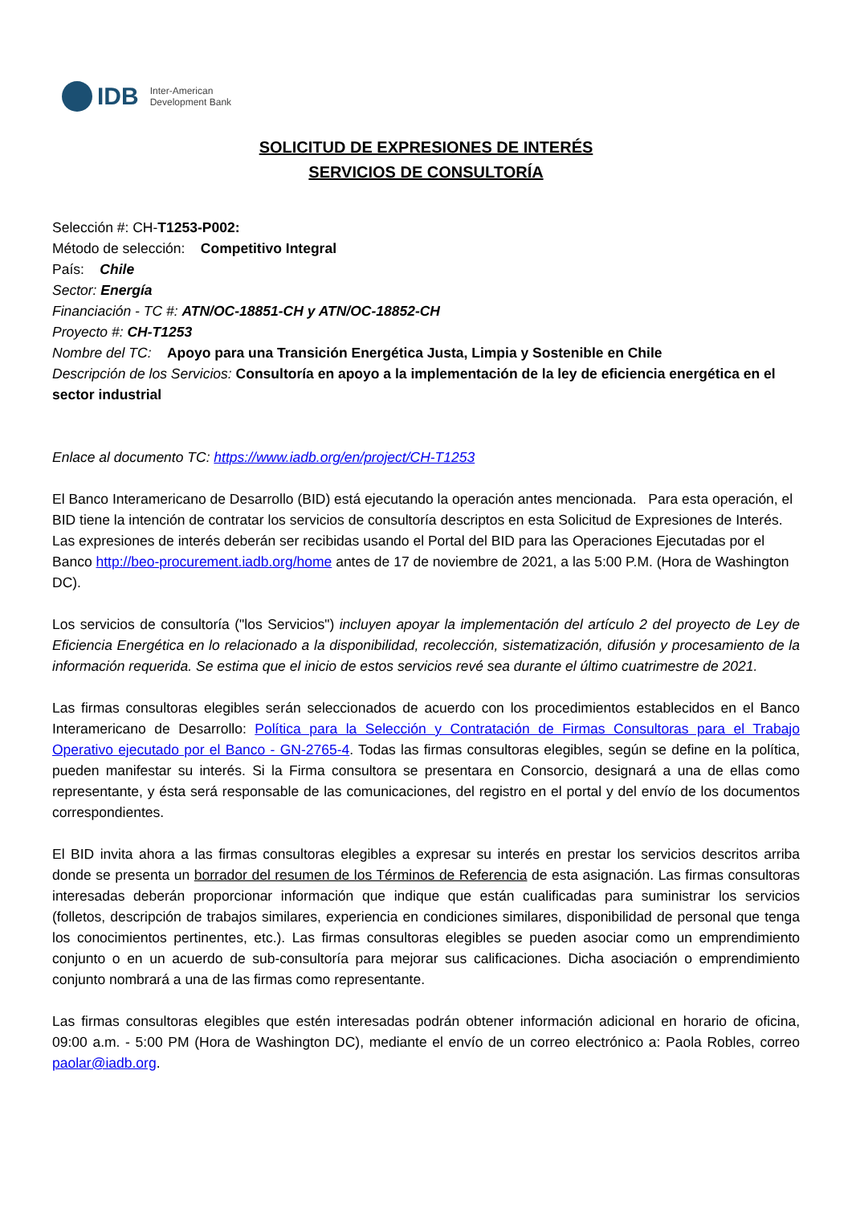IDB Inter-American
Development Bank
SOLICITUD DE EXPRESIONES DE INTERÉS
SERVICIOS DE CONSULTORÍA
Selección #: CH-T1253-P002:
Método de selección: Competitivo Integral
País: Chile
Sector: Energía
Financiación - TC #: ATN/OC-18851-CH y ATN/OC-18852-CH
Proyecto #: CH-T1253
Nombre del TC: Apoyo para una Transición Energética Justa, Limpia y Sostenible en Chile
Descripción de los Servicios: Consultoría en apoyo a la implementación de la ley de eficiencia energética en el sector industrial
Enlace al documento TC: https://www.iadb.org/en/project/CH-T1253
El Banco Interamericano de Desarrollo (BID) está ejecutando la operación antes mencionada. Para esta operación, el BID tiene la intención de contratar los servicios de consultoría descriptos en esta Solicitud de Expresiones de Interés. Las expresiones de interés deberán ser recibidas usando el Portal del BID para las Operaciones Ejecutadas por el Banco http://beo-procurement.iadb.org/home antes de 17 de noviembre de 2021, a las 5:00 P.M. (Hora de Washington DC).
Los servicios de consultoría ("los Servicios") incluyen apoyar la implementación del artículo 2 del proyecto de Ley de Eficiencia Energética en lo relacionado a la disponibilidad, recolección, sistematización, difusión y procesamiento de la información requerida. Se estima que el inicio de estos servicios revé sea durante el último cuatrimestre de 2021.
Las firmas consultoras elegibles serán seleccionados de acuerdo con los procedimientos establecidos en el Banco Interamericano de Desarrollo: Política para la Selección y Contratación de Firmas Consultoras para el Trabajo Operativo ejecutado por el Banco - GN-2765-4. Todas las firmas consultoras elegibles, según se define en la política, pueden manifestar su interés. Si la Firma consultora se presentara en Consorcio, designará a una de ellas como representante, y ésta será responsable de las comunicaciones, del registro en el portal y del envío de los documentos correspondientes.
El BID invita ahora a las firmas consultoras elegibles a expresar su interés en prestar los servicios descritos arriba donde se presenta un borrador del resumen de los Términos de Referencia de esta asignación. Las firmas consultoras interesadas deberán proporcionar información que indique que están cualificadas para suministrar los servicios (folletos, descripción de trabajos similares, experiencia en condiciones similares, disponibilidad de personal que tenga los conocimientos pertinentes, etc.). Las firmas consultoras elegibles se pueden asociar como un emprendimiento conjunto o en un acuerdo de sub-consultoría para mejorar sus calificaciones. Dicha asociación o emprendimiento conjunto nombrará a una de las firmas como representante.
Las firmas consultoras elegibles que estén interesadas podrán obtener información adicional en horario de oficina, 09:00 a.m. - 5:00 PM (Hora de Washington DC), mediante el envío de un correo electrónico a: Paola Robles, correo paolar@iadb.org.